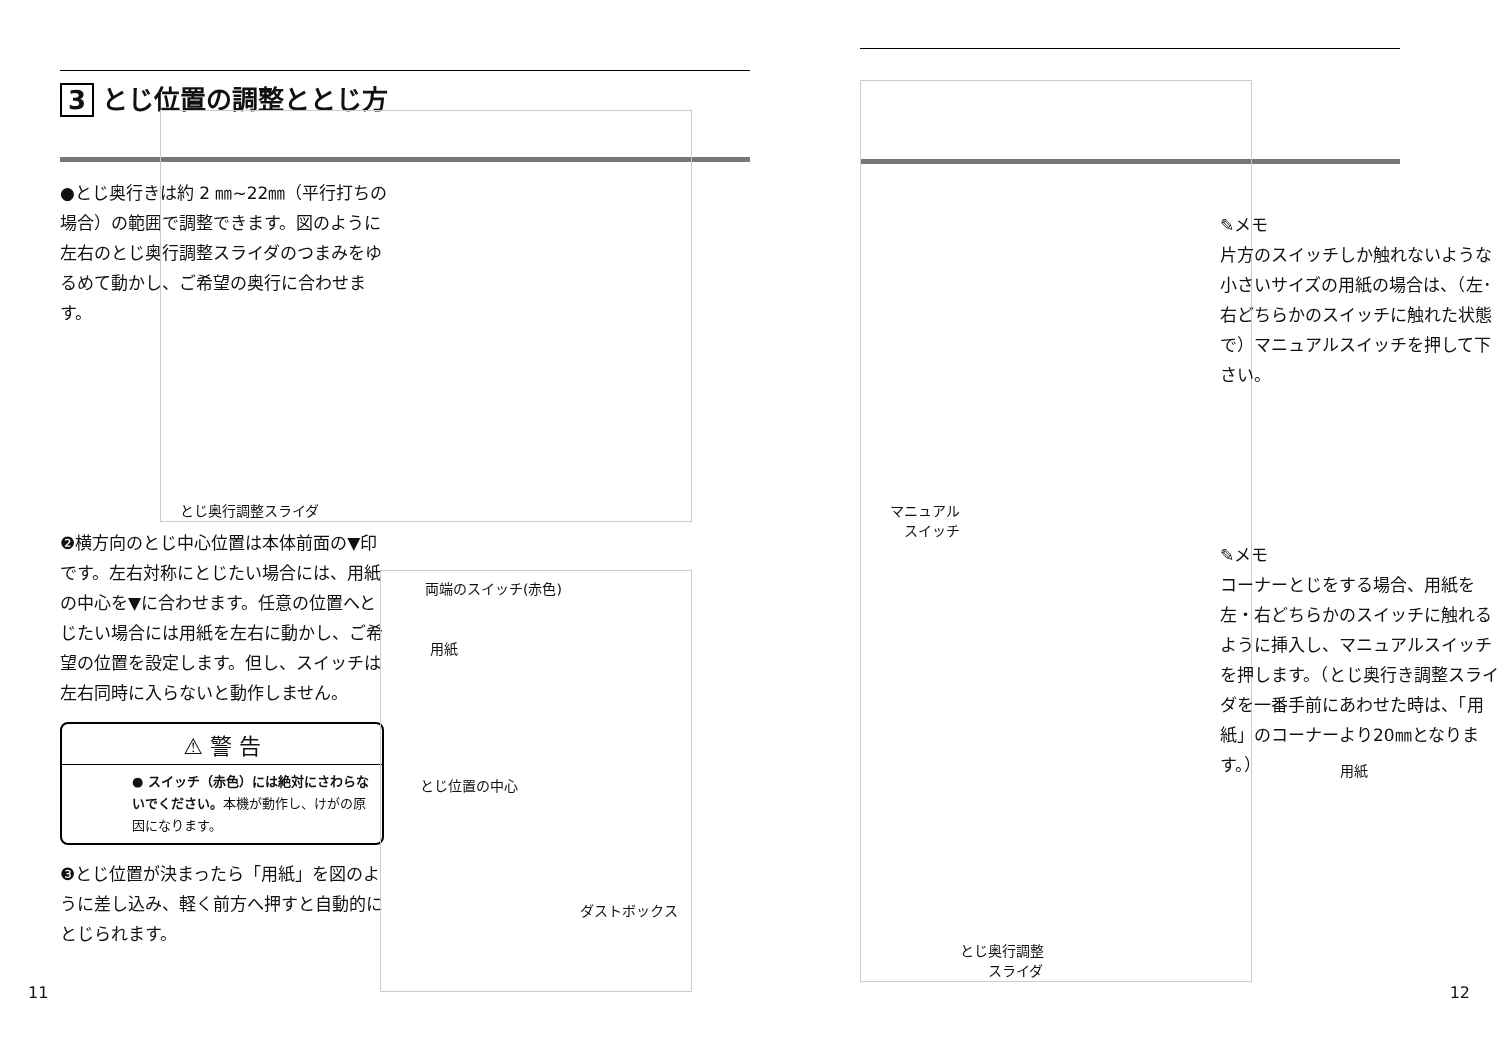3 とじ位置の調整ととじ方
●とじ奥行きは約 2 ㎜~22㎜（平行打ちの場合）の範囲で調整できます。図のように左右のとじ奥行調整スライダのつまみをゆるめて動かし、ご希望の奥行に合わせます。
とじ奥行調整スライダ
❷横方向のとじ中心位置は本体前面の▼印です。左右対称にとじたい場合には、用紙の中心を▼に合わせます。任意の位置へとじたい場合には用紙を左右に動かし、ご希望の位置を設定します。但し、スイッチは左右同時に入らないと動作しません。
両端のスイッチ(赤色)
用紙
とじ位置の中心
ダストボックス
⚠ 警 告
● スイッチ（赤色）には絶対にさわらないでください。本機が動作し、けがの原因になります。
❸とじ位置が決まったら「用紙」を図のように差し込み、軽く前方へ押すと自動的にとじられます。
11
マニュアル
　スイッチ
とじ奥行調整
　　スライダ
✎メモ
片方のスイッチしか触れないような小さいサイズの用紙の場合は、（左･右どちらかのスイッチに触れた状態で）マニュアルスイッチを押して下さい。
✎メモ
コーナーとじをする場合、用紙を左・右どちらかのスイッチに触れるように挿入し、マニュアルスイッチを押します。（とじ奥行き調整スライダを一番手前にあわせた時は、「用紙」のコーナーより20㎜となります。）
用紙
12